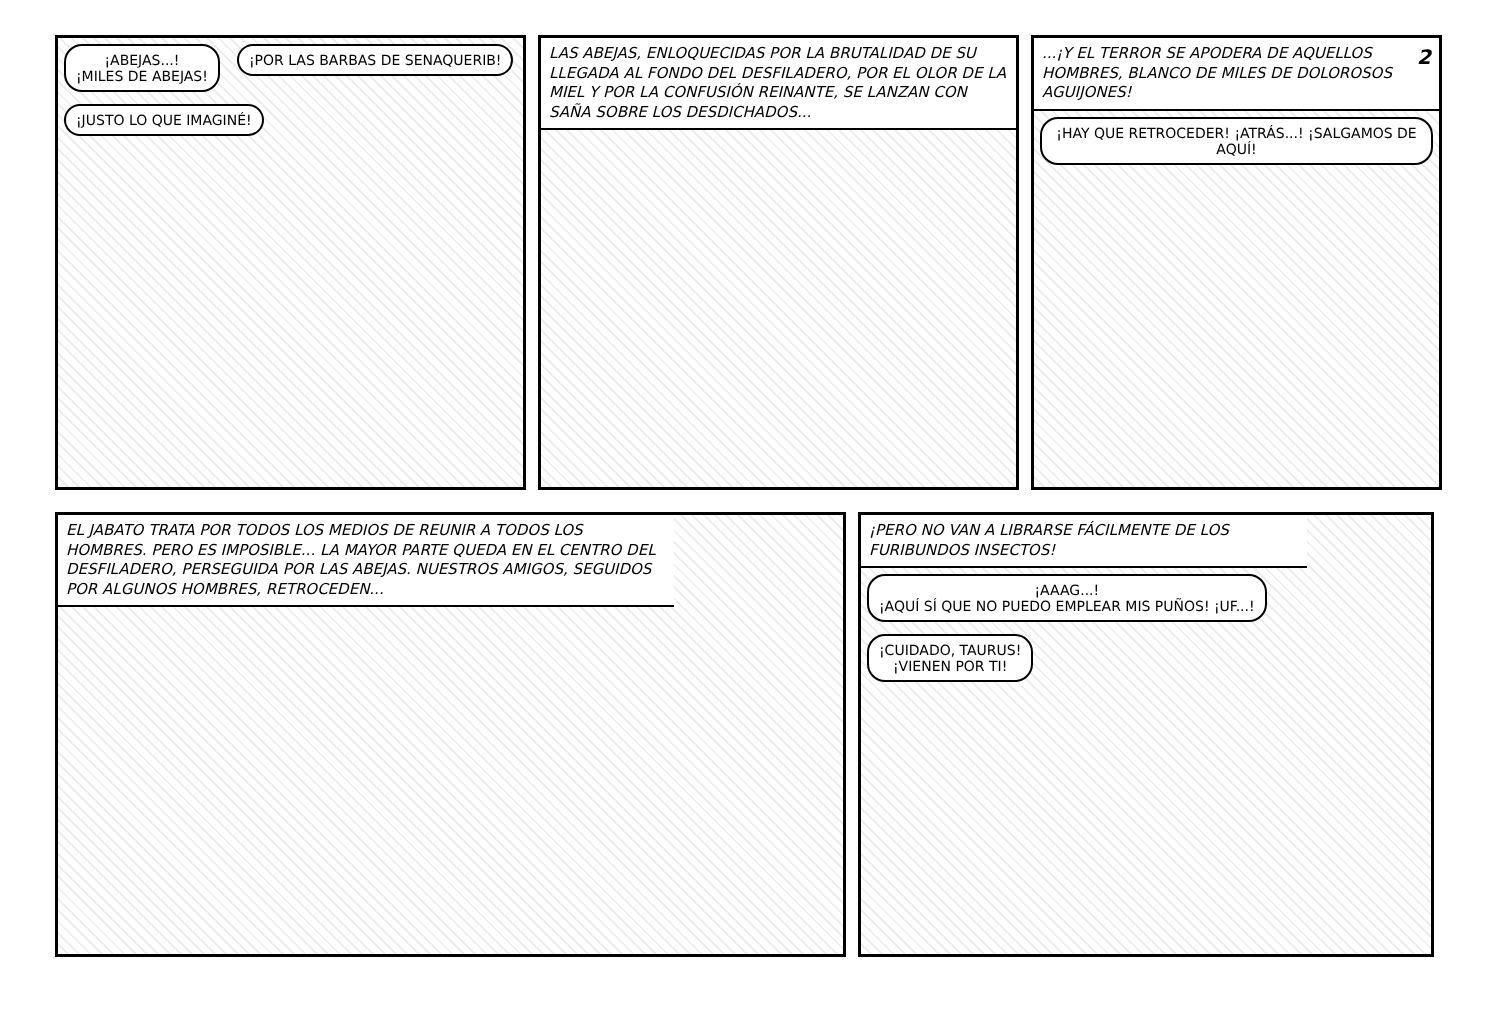¡ABEJAS...!
¡MILES DE ABEJAS! ¡POR LAS BARBAS DE SENAQUERIB! ¡JUSTO LO QUE IMAGINÉ!
LAS ABEJAS, ENLOQUECIDAS POR LA BRUTALIDAD DE SU LLEGADA AL FONDO DEL DESFILADERO, POR EL OLOR DE LA MIEL Y POR LA CONFUSIÓN REINANTE, SE LANZAN CON SAÑA SOBRE LOS DESDICHADOS...
2...¡Y EL TERROR SE APODERA DE AQUELLOS HOMBRES, BLANCO DE MILES DE DOLOROSOS AGUIJONES!
¡HAY QUE RETROCEDER! ¡ATRÁS...! ¡SALGAMOS DE AQUÍ!
EL JABATO TRATA POR TODOS LOS MEDIOS DE REUNIR A TODOS LOS HOMBRES. PERO ES IMPOSIBLE... LA MAYOR PARTE QUEDA EN EL CENTRO DEL DESFILADERO, PERSEGUIDA POR LAS ABEJAS. NUESTROS AMIGOS, SEGUIDOS POR ALGUNOS HOMBRES, RETROCEDEN...
¡PERO NO VAN A LIBRARSE FÁCILMENTE DE LOS FURIBUNDOS INSECTOS!
¡AAAG...!
¡AQUÍ SÍ QUE NO PUEDO EMPLEAR MIS PUÑOS! ¡UF...! ¡CUIDADO, TAURUS!
¡VIENEN POR TI!